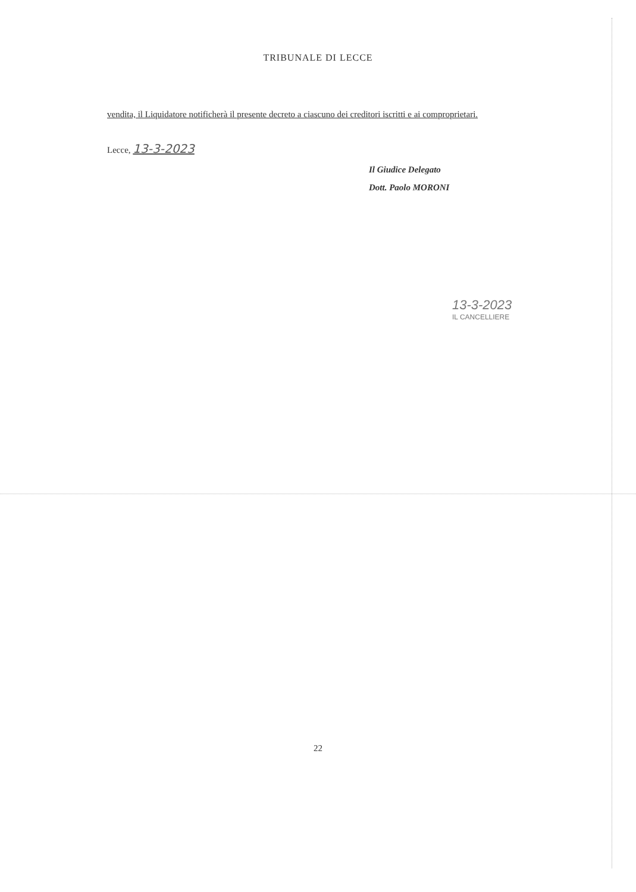TRIBUNALE DI LECCE
vendita, il Liquidatore notificherà il presente decreto a ciascuno dei creditori iscritti e ai comproprietari.
Lecce, 13-3-2023
Il Giudice Delegato
Dott. Paolo MORONI
13-3-2023
IL CANCELLIERE
22